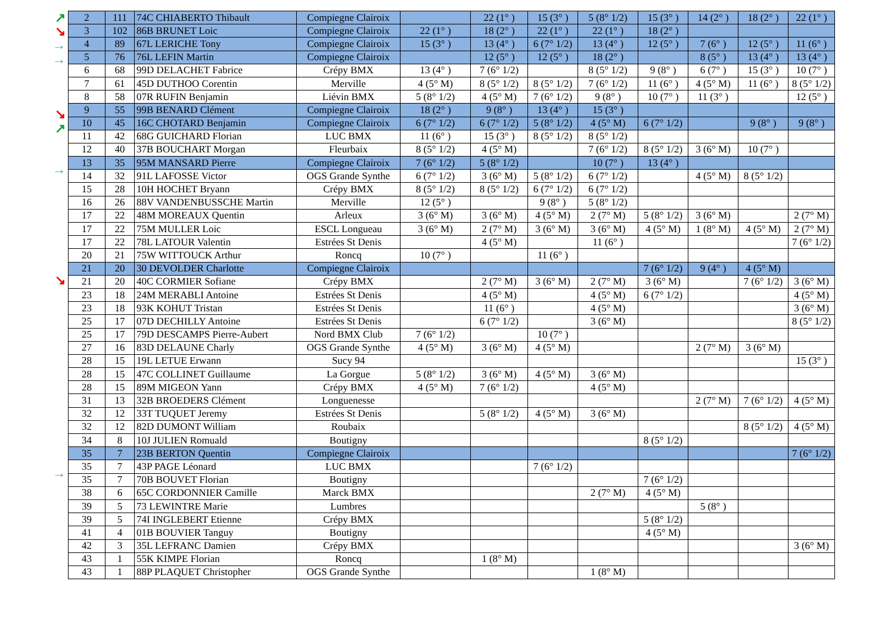↗
↘
→
→
↘
↗
→
↘
→
| 2 | 111 | 74C CHIABERTO Thibault | Compiegne Clairoix | | 22 (1° ) | 15 (3° ) | 5 (8° 1/2) | 15 (3° ) | 14 (2° ) | 18 (2° ) | 22 (1° ) |
| 3 | 102 | 86B BRUNET Loic | Compiegne Clairoix | 22 (1° ) | 18 (2° ) | 22 (1° ) | 22 (1° ) | 18 (2° ) | | | |
| 4 | 89 | 67L LERICHE Tony | Compiegne Clairoix | 15 (3° ) | 13 (4° ) | 6 (7° 1/2) | 13 (4° ) | 12 (5° ) | 7 (6° ) | 12 (5° ) | 11 (6° ) |
| 5 | 76 | 76L LEFIN Martin | Compiegne Clairoix | | 12 (5° ) | 12 (5° ) | 18 (2° ) | | 8 (5° ) | 13 (4° ) | 13 (4° ) |
| 6 | 68 | 99D DELACHET Fabrice | Crépy BMX | 13 (4° ) | 7 (6° 1/2) | | 8 (5° 1/2) | 9 (8° ) | 6 (7° ) | 15 (3° ) | 10 (7° ) |
| 7 | 61 | 45D DUTHOO Corentin | Merville | 4 (5° M) | 8 (5° 1/2) | 8 (5° 1/2) | 7 (6° 1/2) | 11 (6° ) | 4 (5° M) | 11 (6° ) | 8 (5° 1/2) |
| 8 | 58 | 07R RUFIN Benjamin | Liévin BMX | 5 (8° 1/2) | 4 (5° M) | 7 (6° 1/2) | 9 (8° ) | 10 (7° ) | 11 (3° ) | | 12 (5° ) |
| 9 | 55 | 99B BENARD Clément | Compiegne Clairoix | 18 (2° ) | 9 (8° ) | 13 (4° ) | 15 (3° ) | | | | |
| 10 | 45 | 16C CHOTARD Benjamin | Compiegne Clairoix | 6 (7° 1/2) | 6 (7° 1/2) | 5 (8° 1/2) | 4 (5° M) | 6 (7° 1/2) | | 9 (8° ) | 9 (8° ) |
| 11 | 42 | 68G GUICHARD Florian | LUC BMX | 11 (6° ) | 15 (3° ) | 8 (5° 1/2) | 8 (5° 1/2) | | | | |
| 12 | 40 | 37B BOUCHART Morgan | Fleurbaix | 8 (5° 1/2) | 4 (5° M) | | 7 (6° 1/2) | 8 (5° 1/2) | 3 (6° M) | 10 (7° ) | |
| 13 | 35 | 95M MANSARD Pierre | Compiegne Clairoix | 7 (6° 1/2) | 5 (8° 1/2) | | 10 (7° ) | 13 (4° ) | | | |
| 14 | 32 | 91L LAFOSSE Victor | OGS Grande Synthe | 6 (7° 1/2) | 3 (6° M) | 5 (8° 1/2) | 6 (7° 1/2) | | 4 (5° M) | 8 (5° 1/2) | |
| 15 | 28 | 10H HOCHET Bryann | Crépy BMX | 8 (5° 1/2) | 8 (5° 1/2) | 6 (7° 1/2) | 6 (7° 1/2) | | | | |
| 16 | 26 | 88V VANDENBUSSCHE Martin | Merville | 12 (5° ) | | 9 (8° ) | 5 (8° 1/2) | | | | |
| 17 | 22 | 48M MOREAUX Quentin | Arleux | 3 (6° M) | 3 (6° M) | 4 (5° M) | 2 (7° M) | 5 (8° 1/2) | 3 (6° M) | | 2 (7° M) |
| 17 | 22 | 75M MULLER Loic | ESCL Longueau | 3 (6° M) | 2 (7° M) | 3 (6° M) | 3 (6° M) | 4 (5° M) | 1 (8° M) | 4 (5° M) | 2 (7° M) |
| 17 | 22 | 78L LATOUR Valentin | Estrées St Denis | | 4 (5° M) | | 11 (6° ) | | | | 7 (6° 1/2) |
| 20 | 21 | 75W WITTOUCK Arthur | Roncq | 10 (7° ) | | 11 (6° ) | | | | | |
| 21 | 20 | 30 DEVOLDER Charlotte | Compiegne Clairoix | | | | | 7 (6° 1/2) | 9 (4° ) | 4 (5° M) | |
| 21 | 20 | 40C CORMIER Sofiane | Crépy BMX | | 2 (7° M) | 3 (6° M) | 2 (7° M) | 3 (6° M) | | 7 (6° 1/2) | 3 (6° M) |
| 23 | 18 | 24M MERABLI Antoine | Estrées St Denis | | 4 (5° M) | | 4 (5° M) | 6 (7° 1/2) | | | 4 (5° M) |
| 23 | 18 | 93K KOHUT Tristan | Estrées St Denis | | 11 (6° ) | | 4 (5° M) | | | | 3 (6° M) |
| 25 | 17 | 07D DECHILLY Antoine | Estrées St Denis | | 6 (7° 1/2) | | 3 (6° M) | | | | 8 (5° 1/2) |
| 25 | 17 | 79D DESCAMPS Pierre-Aubert | Nord BMX Club | 7 (6° 1/2) | | 10 (7° ) | | | | | |
| 27 | 16 | 83D DELAUNE Charly | OGS Grande Synthe | 4 (5° M) | 3 (6° M) | 4 (5° M) | | | 2 (7° M) | 3 (6° M) | |
| 28 | 15 | 19L LETUE Erwann | Sucy 94 | | | | | | | | 15 (3° ) |
| 28 | 15 | 47C COLLINET Guillaume | La Gorgue | 5 (8° 1/2) | 3 (6° M) | 4 (5° M) | 3 (6° M) | | | | |
| 28 | 15 | 89M MIGEON Yann | Crépy BMX | 4 (5° M) | 7 (6° 1/2) | | 4 (5° M) | | | | |
| 31 | 13 | 32B BROEDERS Clément | Longuenesse | | | | | | 2 (7° M) | 7 (6° 1/2) | 4 (5° M) |
| 32 | 12 | 33T TUQUET Jeremy | Estrées St Denis | | 5 (8° 1/2) | 4 (5° M) | 3 (6° M) | | | | |
| 32 | 12 | 82D DUMONT William | Roubaix | | | | | | | 8 (5° 1/2) | 4 (5° M) |
| 34 | 8 | 10J JULIEN Romuald | Boutigny | | | | | 8 (5° 1/2) | | | |
| 35 | 7 | 23B BERTON Quentin | Compiegne Clairoix | | | | | | | | 7 (6° 1/2) |
| 35 | 7 | 43P PAGE Léonard | LUC BMX | | | 7 (6° 1/2) | | | | | |
| 35 | 7 | 70B BOUVET Florian | Boutigny | | | | | 7 (6° 1/2) | | | |
| 38 | 6 | 65C CORDONNIER Camille | Marck BMX | | | | 2 (7° M) | 4 (5° M) | | | |
| 39 | 5 | 73 LEWINTRE Marie | Lumbres | | | | | | 5 (8° ) | | |
| 39 | 5 | 74I INGLEBERT Etienne | Crépy BMX | | | | | 5 (8° 1/2) | | | |
| 41 | 4 | 01B BOUVIER Tanguy | Boutigny | | | | | 4 (5° M) | | | |
| 42 | 3 | 35L LEFRANC Damien | Crépy BMX | | | | | | | | 3 (6° M) |
| 43 | 1 | 55K KIMPE Florian | Roncq | | 1 (8° M) | | | | | | |
| 43 | 1 | 88P PLAQUET Christopher | OGS Grande Synthe | | | | 1 (8° M) | | | | |